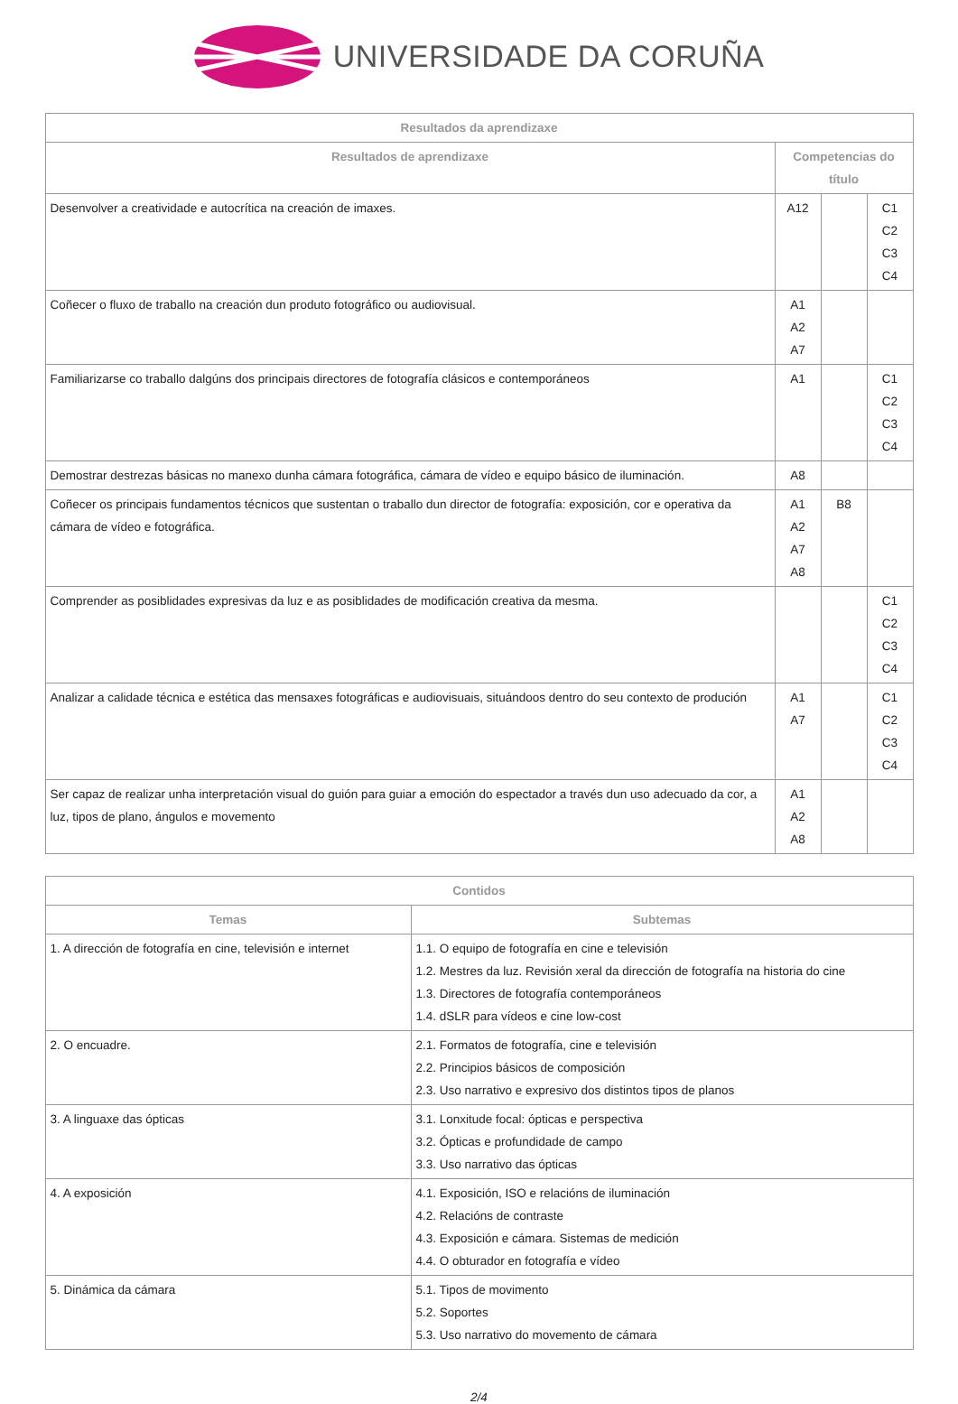UNIVERSIDADE DA CORUÑA
| Resultados da aprendizaxe | | | |
| --- | --- | --- | --- |
| Resultados de aprendizaxe | Competencias do título | | |
| Desenvolver a creatividade e autocrítica na creación de imaxes. | A12 | | C1 C2 C3 C4 |
| Coñecer o fluxo de traballo na creación dun produto fotográfico ou audiovisual. | A1 A2 A7 | | |
| Familiarizarse co traballo dalgúns dos principais directores de fotografía clásicos e contemporáneos | A1 | | C1 C2 C3 C4 |
| Demostrar destrezas básicas no manexo dunha cámara fotográfica, cámara de vídeo e equipo básico de iluminación. | A8 | | |
| Coñecer os principais fundamentos técnicos que sustentan o traballo dun director de fotografía: exposición, cor e operativa da cámara de vídeo e fotográfica. | A1 A2 A7 A8 | B8 | |
| Comprender as posiblidades expresivas da luz e as posiblidades de modificación creativa da mesma. | | | C1 C2 C3 C4 |
| Analizar a calidade técnica e estética das mensaxes fotográficas e audiovisuais, situándoos dentro do seu contexto de produción | A1 A7 | | C1 C2 C3 C4 |
| Ser capaz de realizar unha interpretación visual do guión para guiar a emoción do espectador a través dun uso adecuado da cor, a luz, tipos de plano, ángulos e movemento | A1 A2 A8 | | |
| Contidos | |
| --- | --- |
| Temas | Subtemas |
| 1. A dirección de fotografía en cine, televisión e internet | 1.1. O equipo de fotografía en cine e televisión 1.2. Mestres da luz. Revisión xeral da dirección de fotografía na historia do cine 1.3. Directores de fotografía contemporáneos 1.4. dSLR para vídeos e cine low-cost |
| 2. O encuadre. | 2.1. Formatos de fotografía, cine e televisión 2.2. Principios básicos de composición 2.3. Uso narrativo e expresivo dos distintos tipos de planos |
| 3. A linguaxe das ópticas | 3.1. Lonxitude focal: ópticas e perspectiva 3.2. Ópticas e profundidade de campo 3.3. Uso narrativo das ópticas |
| 4. A exposición | 4.1. Exposición, ISO e relacións de iluminación 4.2. Relacións de contraste 4.3. Exposición e cámara. Sistemas de medición 4.4. O obturador en fotografía e vídeo |
| 5. Dinámica da cámara | 5.1. Tipos de movimento 5.2. Soportes 5.3. Uso narrativo do movemento de cámara |
2/4